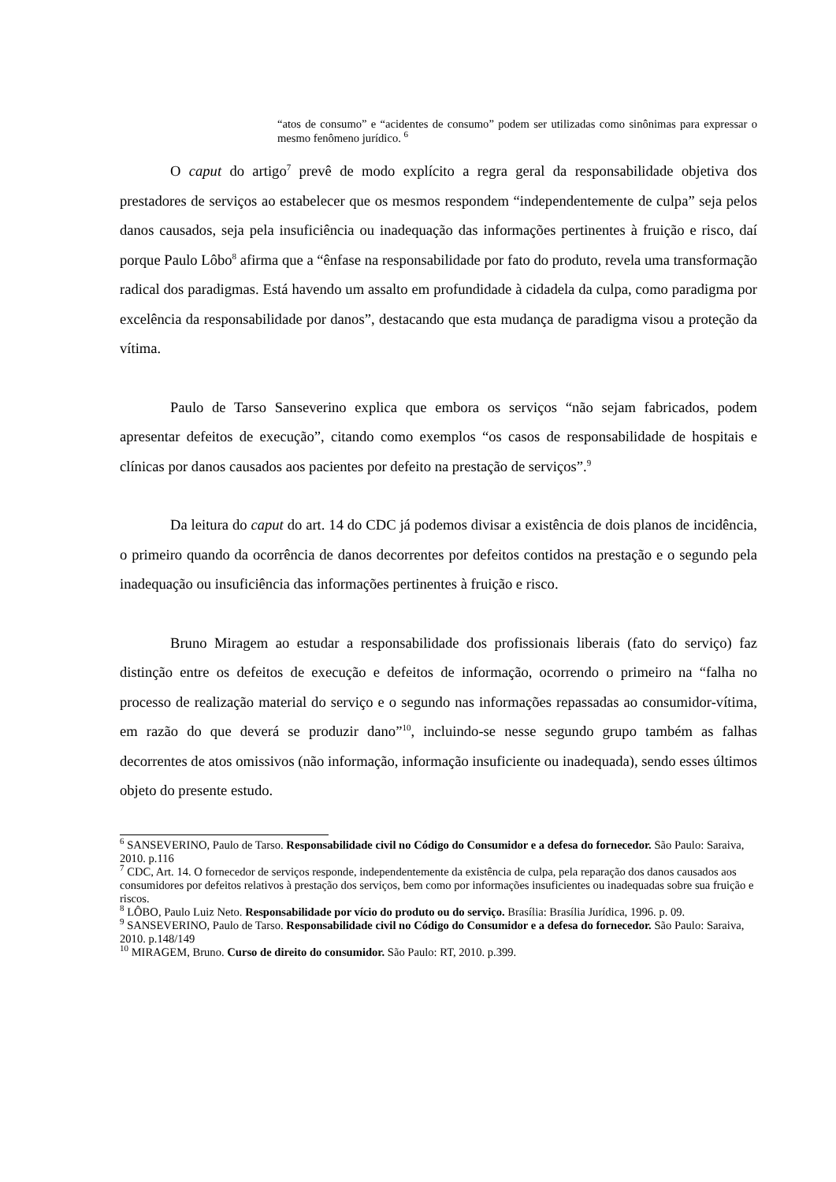“atos de consumo” e “acidentes de consumo” podem ser utilizadas como sinônimas para expressar o mesmo fenômeno jurídico. <sup>6</sup>
O caput do artigo<sup>7</sup> prevê de modo explícito a regra geral da responsabilidade objetiva dos prestadores de serviços ao estabelecer que os mesmos respondem “independentemente de culpa” seja pelos danos causados, seja pela insuficiência ou inadequação das informações pertinentes à fruição e risco, daí porque Paulo Lôbo<sup>8</sup> afirma que a “ênfase na responsabilidade por fato do produto, revela uma transformação radical dos paradigmas. Está havendo um assalto em profundidade à cidadela da culpa, como paradigma por excelência da responsabilidade por danos”, destacando que esta mudança de paradigma visou a proteção da vítima.
Paulo de Tarso Sanseverino explica que embora os serviços “não sejam fabricados, podem apresentar defeitos de execução”, citando como exemplos “os casos de responsabilidade de hospitais e clínicas por danos causados aos pacientes por defeito na prestação de serviços”.<sup>9</sup>
Da leitura do caput do art. 14 do CDC já podemos divisar a existência de dois planos de incidência, o primeiro quando da ocorrência de danos decorrentes por defeitos contidos na prestação e o segundo pela inadequação ou insuficiência das informações pertinentes à fruição e risco.
Bruno Miragem ao estudar a responsabilidade dos profissionais liberais (fato do serviço) faz distinção entre os defeitos de execução e defeitos de informação, ocorrendo o primeiro na “falha no processo de realização material do serviço e o segundo nas informações repassadas ao consumidor-vítima, em razão do que deverá se produzir dano”<sup>10</sup>, incluindo-se nesse segundo grupo também as falhas decorrentes de atos omissivos (não informação, informação insuficiente ou inadequada), sendo esses últimos objeto do presente estudo.
<sup>6</sup> SANSEVERINO, Paulo de Tarso. Responsabilidade civil no Código do Consumidor e a defesa do fornecedor. São Paulo: Saraiva, 2010. p.116
<sup>7</sup> CDC, Art. 14. O fornecedor de serviços responde, independentemente da existência de culpa, pela reparação dos danos causados aos consumidores por defeitos relativos à prestação dos serviços, bem como por informações insuficientes ou inadequadas sobre sua fruição e riscos.
<sup>8</sup> LÔBO, Paulo Luiz Neto. Responsabilidade por vício do produto ou do serviço. Brasília: Brasília Jurídica, 1996. p. 09.
<sup>9</sup> SANSEVERINO, Paulo de Tarso. Responsabilidade civil no Código do Consumidor e a defesa do fornecedor. São Paulo: Saraiva, 2010. p.148/149
<sup>10</sup> MIRAGEM, Bruno. Curso de direito do consumidor. São Paulo: RT, 2010. p.399.